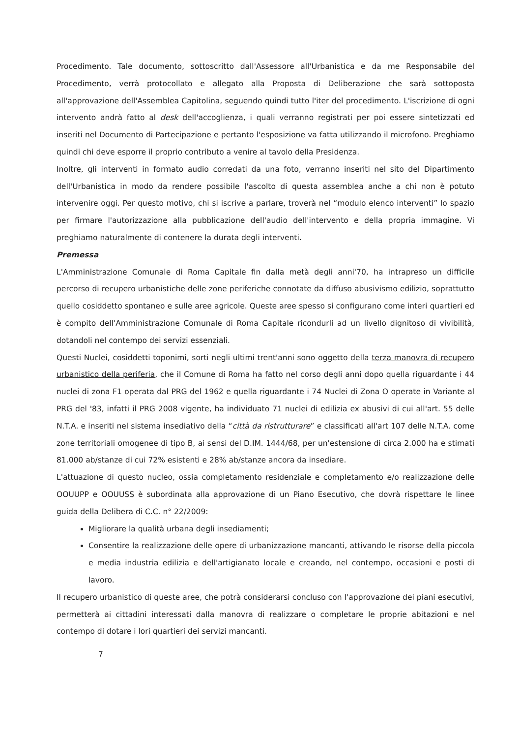Procedimento. Tale documento, sottoscritto dall'Assessore all'Urbanistica e da me Responsabile del Procedimento, verrà protocollato e allegato alla Proposta di Deliberazione che sarà sottoposta all'approvazione dell'Assemblea Capitolina, seguendo quindi tutto l'iter del procedimento. L'iscrizione di ogni intervento andrà fatto al desk dell'accoglienza, i quali verranno registrati per poi essere sintetizzati ed inseriti nel Documento di Partecipazione e pertanto l'esposizione va fatta utilizzando il microfono. Preghiamo quindi chi deve esporre il proprio contributo a venire al tavolo della Presidenza.
Inoltre, gli interventi in formato audio corredati da una foto, verranno inseriti nel sito del Dipartimento dell'Urbanistica in modo da rendere possibile l'ascolto di questa assemblea anche a chi non è potuto intervenire oggi. Per questo motivo, chi si iscrive a parlare, troverà nel “modulo elenco interventi” lo spazio per firmare l'autorizzazione alla pubblicazione dell'audio dell'intervento e della propria immagine. Vi preghiamo naturalmente di contenere la durata degli interventi.
Premessa
L'Amministrazione Comunale di Roma Capitale fin dalla metà degli anni'70, ha intrapreso un difficile percorso di recupero urbanistiche delle zone periferiche connotate da diffuso abusivismo edilizio, soprattutto quello cosiddetto spontaneo e sulle aree agricole. Queste aree spesso si configurano come interi quartieri ed è compito dell'Amministrazione Comunale di Roma Capitale ricondurli ad un livello dignitoso di vivibilità, dotandoli nel contempo dei servizi essenziali.
Questi Nuclei, cosiddetti toponimi, sorti negli ultimi trent'anni sono oggetto della terza manovra di recupero urbanistico della periferia, che il Comune di Roma ha fatto nel corso degli anni dopo quella riguardante i 44 nuclei di zona F1 operata dal PRG del 1962 e quella riguardante i 74 Nuclei di Zona O operate in Variante al PRG del '83, infatti il PRG 2008 vigente, ha individuato 71 nuclei di edilizia ex abusivi di cui all'art. 55 delle N.T.A. e inseriti nel sistema insediativo della “città da ristrutturare” e classificati all'art 107 delle N.T.A. come zone territoriali omogenee di tipo B, ai sensi del D.IM. 1444/68, per un'estensione di circa 2.000 ha e stimati 81.000 ab/stanze di cui 72% esistenti e 28% ab/stanze ancora da insediare.
L'attuazione di questo nucleo, ossia completamento residenziale e completamento e/o realizzazione delle OOUUPP e OOUUSS è subordinata alla approvazione di un Piano Esecutivo, che dovrà rispettare le linee guida della Delibera di C.C. n° 22/2009:
Migliorare la qualità urbana degli insediamenti;
Consentire la realizzazione delle opere di urbanizzazione mancanti, attivando le risorse della piccola e media industria edilizia e dell'artigianato locale e creando, nel contempo, occasioni e posti di lavoro.
Il recupero urbanistico di queste aree, che potrà considerarsi concluso con l'approvazione dei piani esecutivi, permetterà ai cittadini interessati dalla manovra di realizzare o completare le proprie abitazioni e nel contempo di dotare i lori quartieri dei servizi mancanti.
7